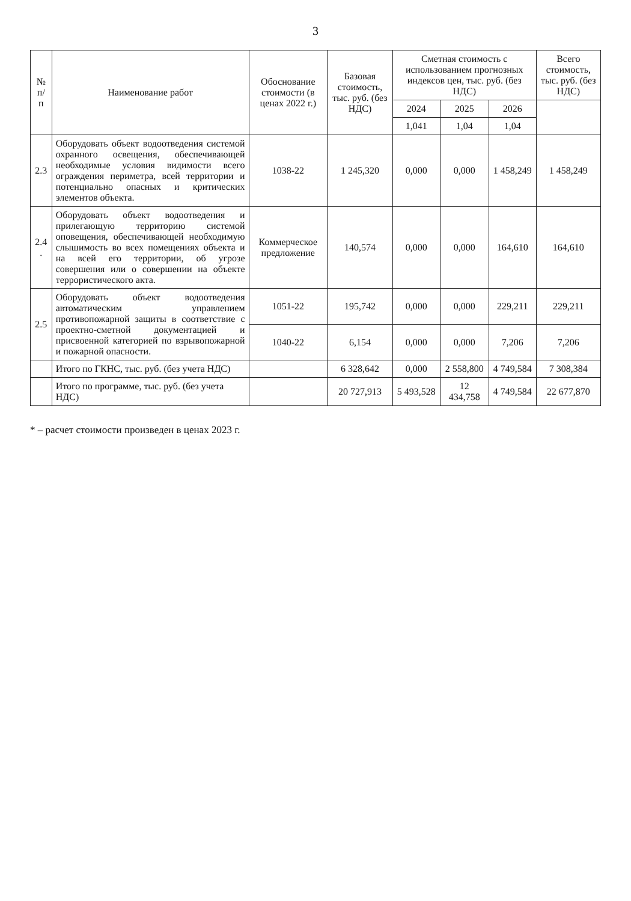3
| № п/ п | Наименование работ | Обоснование стоимости (в ценах 2022 г.) | Базовая стоимость, тыс. руб. (без НДС) | Сметная стоимость с использованием прогнозных индексов цен, тыс. руб. (без НДС) | | | Всего стоимость, тыс. руб. (без НДС) |
| --- | --- | --- | --- | --- | --- | --- | --- |
| | | | | 2024 | 2025 | 2026 | |
| | | | | 1,041 | 1,04 | 1,04 | |
| 2.3 | Оборудовать объект водоотведения системой охранного освещения, обеспечивающей необходимые условия видимости всего ограждения периметра, всей территории и потенциально опасных и критических элементов объекта. | 1038-22 | 1 245,320 | 0,000 | 0,000 | 1 458,249 | 1 458,249 |
| 2.4 . | Оборудовать объект водоотведения и прилегающую территорию системой оповещения, обеспечивающей необходимую слышимость во всех помещениях объекта и на всей его территории, об угрозе совершения или о совершении на объекте террористического акта. | Коммерческое предложение | 140,574 | 0,000 | 0,000 | 164,610 | 164,610 |
| 2.5 | Оборудовать объект водоотведения автоматическим управлением противопожарной защиты в соответствие с проектно-сметной документацией и присвоенной категорией по взрывопожарной и пожарной опасности. | 1051-22 | 195,742 | 0,000 | 0,000 | 229,211 | 229,211 |
| | | 1040-22 | 6,154 | 0,000 | 0,000 | 7,206 | 7,206 |
| | Итого по ГКНС, тыс. руб. (без учета НДС) | | 6 328,642 | 0,000 | 2 558,800 | 4 749,584 | 7 308,384 |
| | Итого по программе, тыс. руб. (без учета НДС) | | 20 727,913 | 5 493,528 | 12 434,758 | 4 749,584 | 22 677,870 |
* – расчет стоимости произведен в ценах 2023 г.